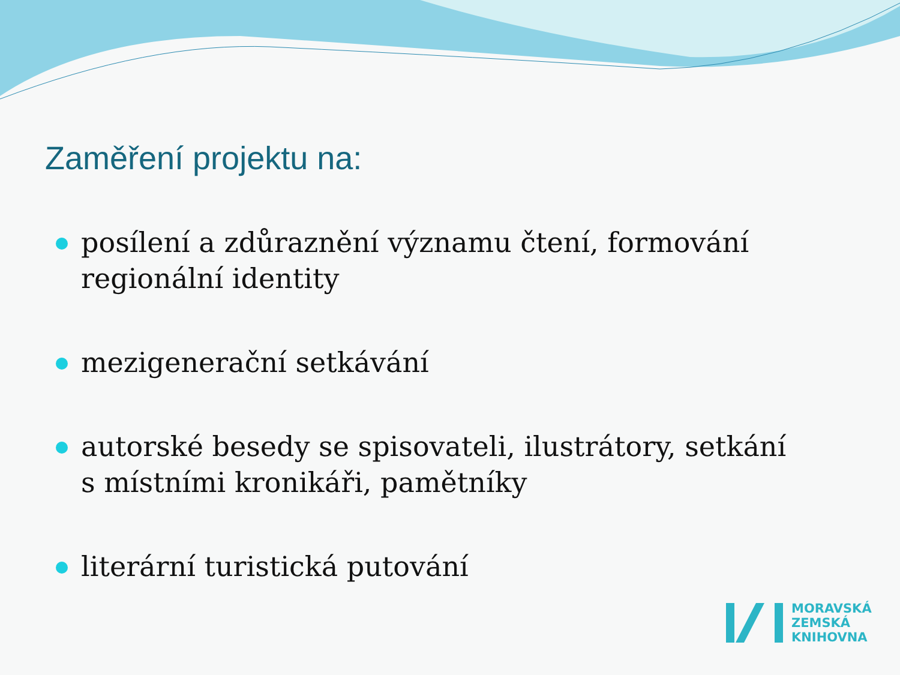Zaměření projektu na:
posílení a zdůraznění významu čtení, formování regionální identity
mezigenerační setkávání
autorské besedy se spisovateli, ilustrátory, setkání s místními kronikáři, pamětníky
literární turistická putování
MORAVSKÁ
ZEMSKÁ
KNIHOVNA